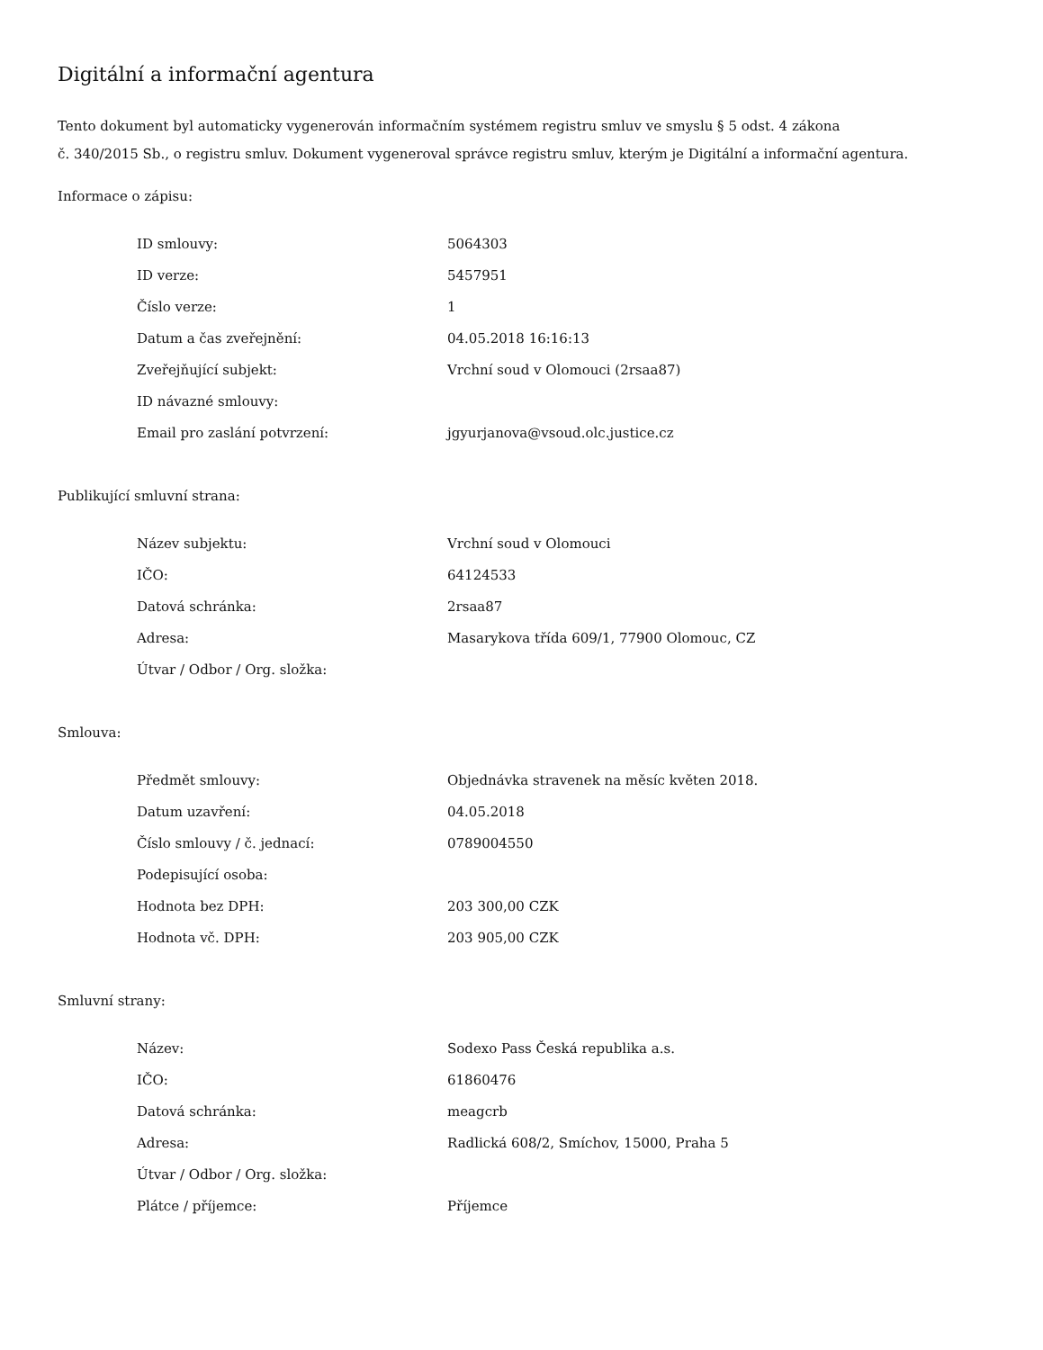Digitální a informační agentura
Tento dokument byl automaticky vygenerován informačním systémem registru smluv ve smyslu § 5 odst. 4 zákona
č. 340/2015 Sb., o registru smluv. Dokument vygeneroval správce registru smluv, kterým je Digitální a informační agentura.
Informace o zápisu:
| ID smlouvy: | 5064303 |
| ID verze: | 5457951 |
| Číslo verze: | 1 |
| Datum a čas zveřejnění: | 04.05.2018 16:16:13 |
| Zveřejňující subjekt: | Vrchní soud v Olomouci (2rsaa87) |
| ID návazné smlouvy: | |
| Email pro zaslání potvrzení: | jgyurjanova@vsoud.olc.justice.cz |
Publikující smluvní strana:
| Název subjektu: | Vrchní soud v Olomouci |
| IČO: | 64124533 |
| Datová schránka: | 2rsaa87 |
| Adresa: | Masarykova třída 609/1, 77900 Olomouc, CZ |
| Útvar / Odbor / Org. složka: | |
Smlouva:
| Předmět smlouvy: | Objednávka stravenek na měsíc květen 2018. |
| Datum uzavření: | 04.05.2018 |
| Číslo smlouvy / č. jednací: | 0789004550 |
| Podepisující osoba: | |
| Hodnota bez DPH: | 203 300,00 CZK |
| Hodnota vč. DPH: | 203 905,00 CZK |
Smluvní strany:
| Název: | Sodexo Pass Česká republika a.s. |
| IČO: | 61860476 |
| Datová schránka: | meagcrb |
| Adresa: | Radlická 608/2, Smíchov, 15000, Praha 5 |
| Útvar / Odbor / Org. složka: | |
| Plátce / příjemce: | Příjemce |